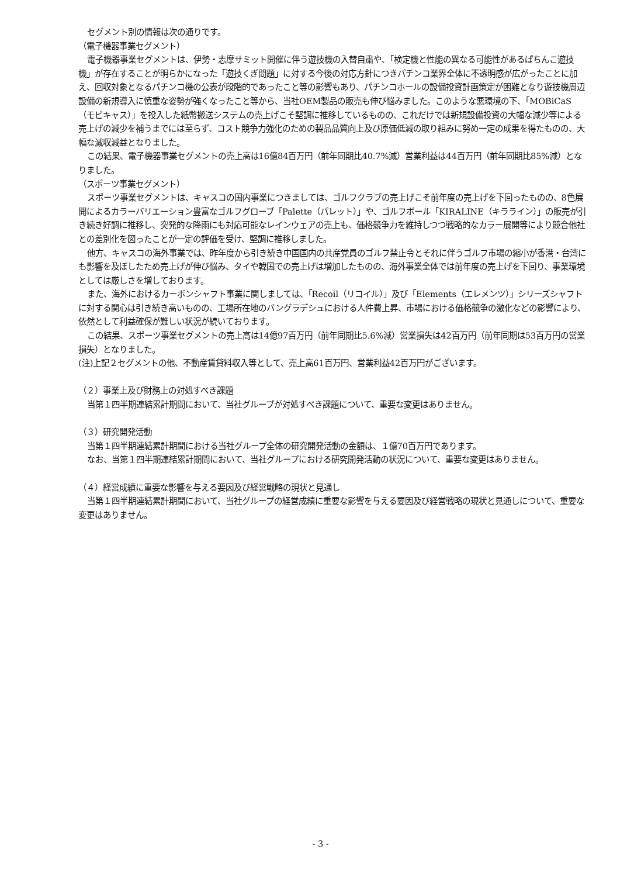セグメント別の情報は次の通りです。
（電子機器事業セグメント）
電子機器事業セグメントは、伊勢・志摩サミット開催に伴う遊技機の入替自粛や、「検定機と性能の異なる可能性があるぱちんこ遊技機」が存在することが明らかになった「遊技くぎ問題」に対する今後の対応方針につきパチンコ業界全体に不透明感が広がったことに加え、回収対象となるパチンコ機の公表が段階的であったこと等の影響もあり、パチンコホールの設備投資計画策定が困難となり遊技機周辺設備の新規導入に慎重な姿勢が強くなったこと等から、当社OEM製品の販売も伸び悩みました。このような悪環境の下、「MOBiCaS（モビキャス）」を投入した紙幣搬送システムの売上げこそ堅調に推移しているものの、これだけでは新規設備投資の大幅な減少等による売上げの減少を補うまでには至らず、コスト競争力強化のための製品品質向上及び原価低減の取り組みに努め一定の成果を得たものの、大幅な減収減益となりました。
この結果、電子機器事業セグメントの売上高は16億84百万円（前年同期比40.7%減）営業利益は44百万円（前年同期比85%減）となりました。
（スポーツ事業セグメント）
スポーツ事業セグメントは、キャスコの国内事業につきましては、ゴルフクラブの売上げこそ前年度の売上げを下回ったものの、8色展開によるカラーバリエーション豊富なゴルフグローブ「Palette（パレット）」や、ゴルフボール「KIRALINE（キラライン）」の販売が引き続き好調に推移し、突発的な降雨にも対応可能なレインウェアの売上も、価格競争力を維持しつつ戦略的なカラー展開等により競合他社との差別化を図ったことが一定の評価を受け、堅調に推移しました。
他方、キャスコの海外事業では、昨年度から引き続き中国国内の共産党員のゴルフ禁止令とそれに伴うゴルフ市場の縮小が香港・台湾にも影響を及ぼしたため売上げが伸び悩み、タイや韓国での売上げは増加したものの、海外事業全体では前年度の売上げを下回り、事業環境としては厳しさを増しております。
また、海外におけるカーボンシャフト事業に関しましては、「Recoil（リコイル）」及び「Elements（エレメンツ）」シリーズシャフトに対する関心は引き続き高いものの、工場所在地のバングラデシュにおける人件費上昇、市場における価格競争の激化などの影響により、依然として利益確保が難しい状況が続いております。
この結果、スポーツ事業セグメントの売上高は14億97百万円（前年同期比5.6%減）営業損失は42百万円（前年同期は53百万円の営業損失）となりました。
(注)上記２セグメントの他、不動産賃貸料収入等として、売上高61百万円、営業利益42百万円がございます。
（２）事業上及び財務上の対処すべき課題
当第１四半期連結累計期間において、当社グループが対処すべき課題について、重要な変更はありません。
（３）研究開発活動
当第１四半期連結累計期間における当社グループ全体の研究開発活動の金額は、１億70百万円であります。
なお、当第１四半期連結累計期間において、当社グループにおける研究開発活動の状況について、重要な変更はありません。
（４）経営成績に重要な影響を与える要因及び経営戦略の現状と見通し
当第１四半期連結累計期間において、当社グループの経営成績に重要な影響を与える要因及び経営戦略の現状と見通しについて、重要な変更はありません。
- 3 -